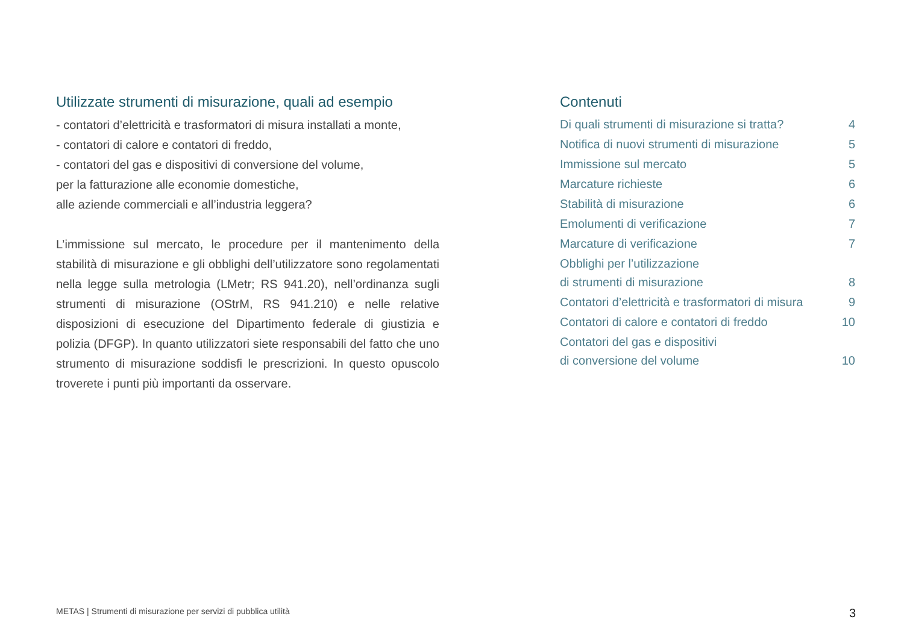Utilizzate strumenti di misurazione, quali ad esempio
- contatori d’elettricità e trasformatori di misura installati a monte,
- contatori di calore e contatori di freddo,
- contatori del gas e dispositivi di conversione del volume,
per la fatturazione alle economie domestiche,
alle aziende commerciali e all’industria leggera?
L’immissione sul mercato, le procedure per il mantenimento della stabilità di misurazione e gli obblighi dell’utilizzatore sono regolamentati nella legge sulla metrologia (LMetr; RS 941.20), nell’ordinanza sugli strumenti di misurazione (OStrM, RS 941.210) e nelle relative disposizioni di esecuzione del Dipartimento federale di giustizia e polizia (DFGP). In quanto utilizzatori siete responsabili del fatto che uno strumento di misurazione soddisfi le prescrizioni. In questo opuscolo troverete i punti più importanti da osservare.
Contenuti
| Di quali strumenti di misurazione si tratta? | 4 |
| Notifica di nuovi strumenti di misurazione | 5 |
| Immissione sul mercato | 5 |
| Marcature richieste | 6 |
| Stabilità di misurazione | 6 |
| Emolumenti di verificazione | 7 |
| Marcature di verificazione | 7 |
| Obblighi per l’utilizzazione di strumenti di misurazione | 8 |
| Contatori d’elettricità e trasformatori di misura | 9 |
| Contatori di calore e contatori di freddo | 10 |
| Contatori del gas e dispositivi di conversione del volume | 10 |
METAS | Strumenti di misurazione per servizi di pubblica utilità 3